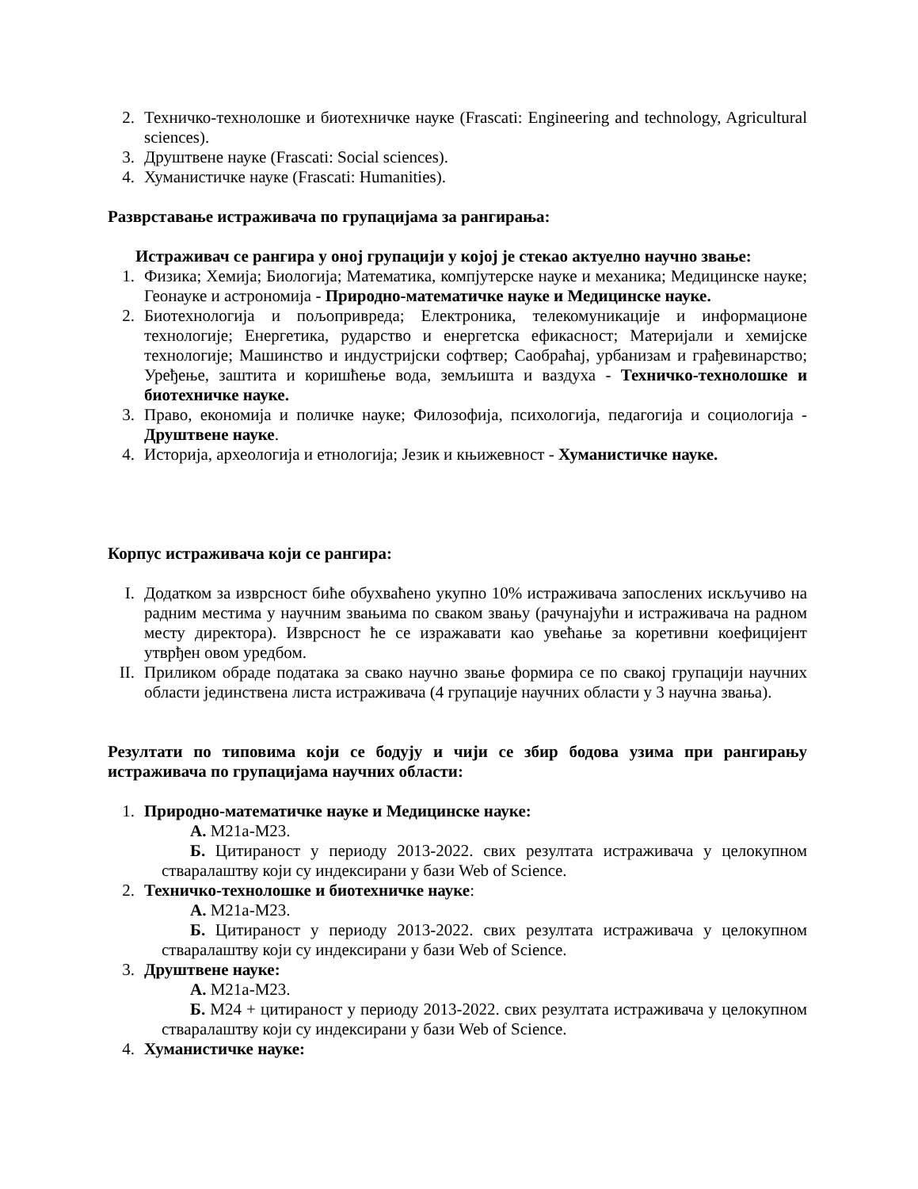2. Техничко-технолошке и биотехничке науке (Frascati: Engineering and technology, Agricultural sciences).
3. Друштвене науке (Frascati: Social sciences).
4. Хуманистичке науке (Frascati: Humanities).
Разврставање истраживача по групацијама за рангирања:
Истраживач се рангира у оној групацији у којој је стекао актуелно научно звање:
1. Физика; Хемија; Биологија; Математика, компјутерске науке и механика; Медицинске науке; Геонауке и астрономија - Природно-математичке науке и Медицинске науке.
2. Биотехнологија и пољопривреда; Електроника, телекомуникације и информационе технологије; Енергетика, рударство и енергетска ефикасност; Материјали и хемијске технологије; Машинство и индустријски софтвер; Саобраћај, урбанизам и грађевинарство; Уређење, заштита и коришћење вода, земљишта и ваздуха - Техничко-технолошке и биотехничке науке.
3. Право, економија и поличке науке; Филозофија, психологија, педагогија и социологија - Друштвене науке.
4. Историја, археологија и етнологија; Језик и књижевност - Хуманистичке науке.
Корпус истраживача који се рангира:
I. Додатком за изврсност биће обухваћено укупно 10% истраживача запослених искључиво на радним местима у научним звањима по сваком звању (рачунајући и истраживача на радном месту директора). Изврсност ће се изражавати као увећање за коретивни коефицијент утврђен овом уредбом.
II. Приликом обраде података за свако научно звање формира се по свакој групацији научних области јединствена листа истраживача (4 групације научних области у 3 научна звања).
Резултати по типовима који се бодују и чији се збир бодова узима при рангирању истраживача по групацијама научних области:
1. Природно-математичке науке и Медицинске науке:
А. М21а-М23.
Б. Цитираност у периоду 2013-2022. свих резултата истраживача у целокупном стваралаштву који су индексирани у бази Web of Science.
2. Техничко-технолошке и биотехничке науке:
А. М21а-М23.
Б. Цитираност у периоду 2013-2022. свих резултата истраживача у целокупном стваралаштву који су индексирани у бази Web of Science.
3. Друштвене науке:
А. М21а-М23.
Б. М24 + цитираност у периоду 2013-2022. свих резултата истраживача у целокупном стваралаштву који су индексирани у бази Web of Science.
4. Хуманистичке науке: